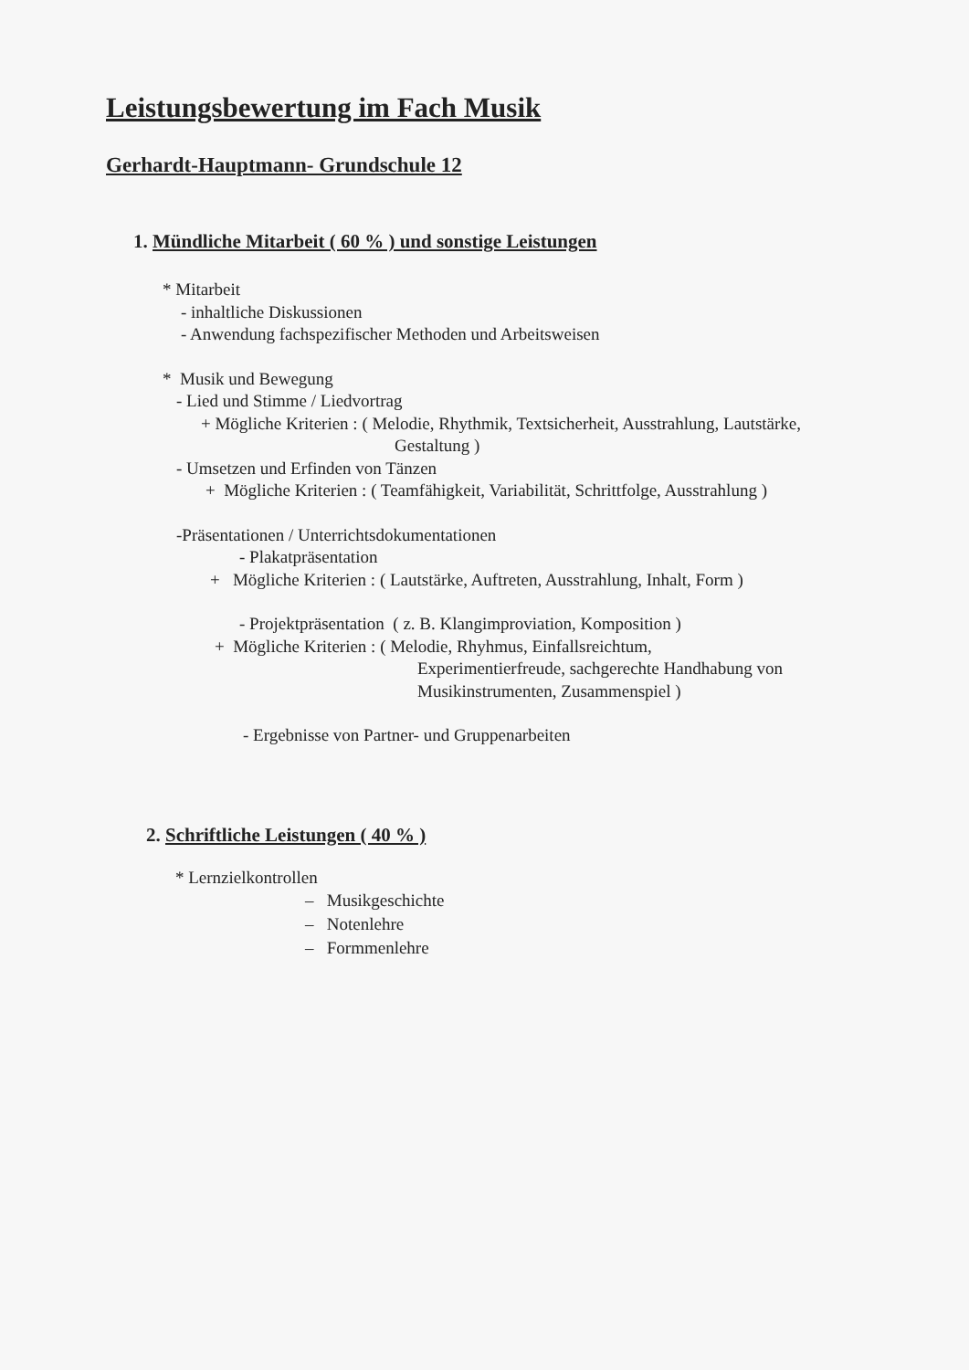Leistungsbewertung im Fach Musik
Gerhardt-Hauptmann- Grundschule 12
1. Mündliche Mitarbeit ( 60 % ) und sonstige Leistungen
* Mitarbeit
- inhaltliche Diskussionen
- Anwendung fachspezifischer Methoden und Arbeitsweisen
* Musik und Bewegung
- Lied und Stimme / Liedvortrag
+ Mögliche Kriterien : ( Melodie, Rhythmik, Textsicherheit, Ausstrahlung, Lautstärke,
Gestaltung )
- Umsetzen und Erfinden von Tänzen
+ Mögliche Kriterien : ( Teamfähigkeit, Variabilität, Schrittfolge, Ausstrahlung )
-Präsentationen / Unterrichtsdokumentationen
- Plakatpräsentation
+ Mögliche Kriterien : ( Lautstärke, Auftreten, Ausstrahlung, Inhalt, Form )
- Projektpräsentation ( z. B. Klangimproviation, Komposition )
+ Mögliche Kriterien : ( Melodie, Rhyhmus, Einfallsreichtum,
Experimentierfreude, sachgerechte Handhabung von
Musikinstrumenten, Zusammenspiel )
- Ergebnisse von Partner- und Gruppenarbeiten
2. Schriftliche Leistungen ( 40 % )
* Lernzielkontrollen
– Musikgeschichte
– Notenlehre
– Formmenlehre